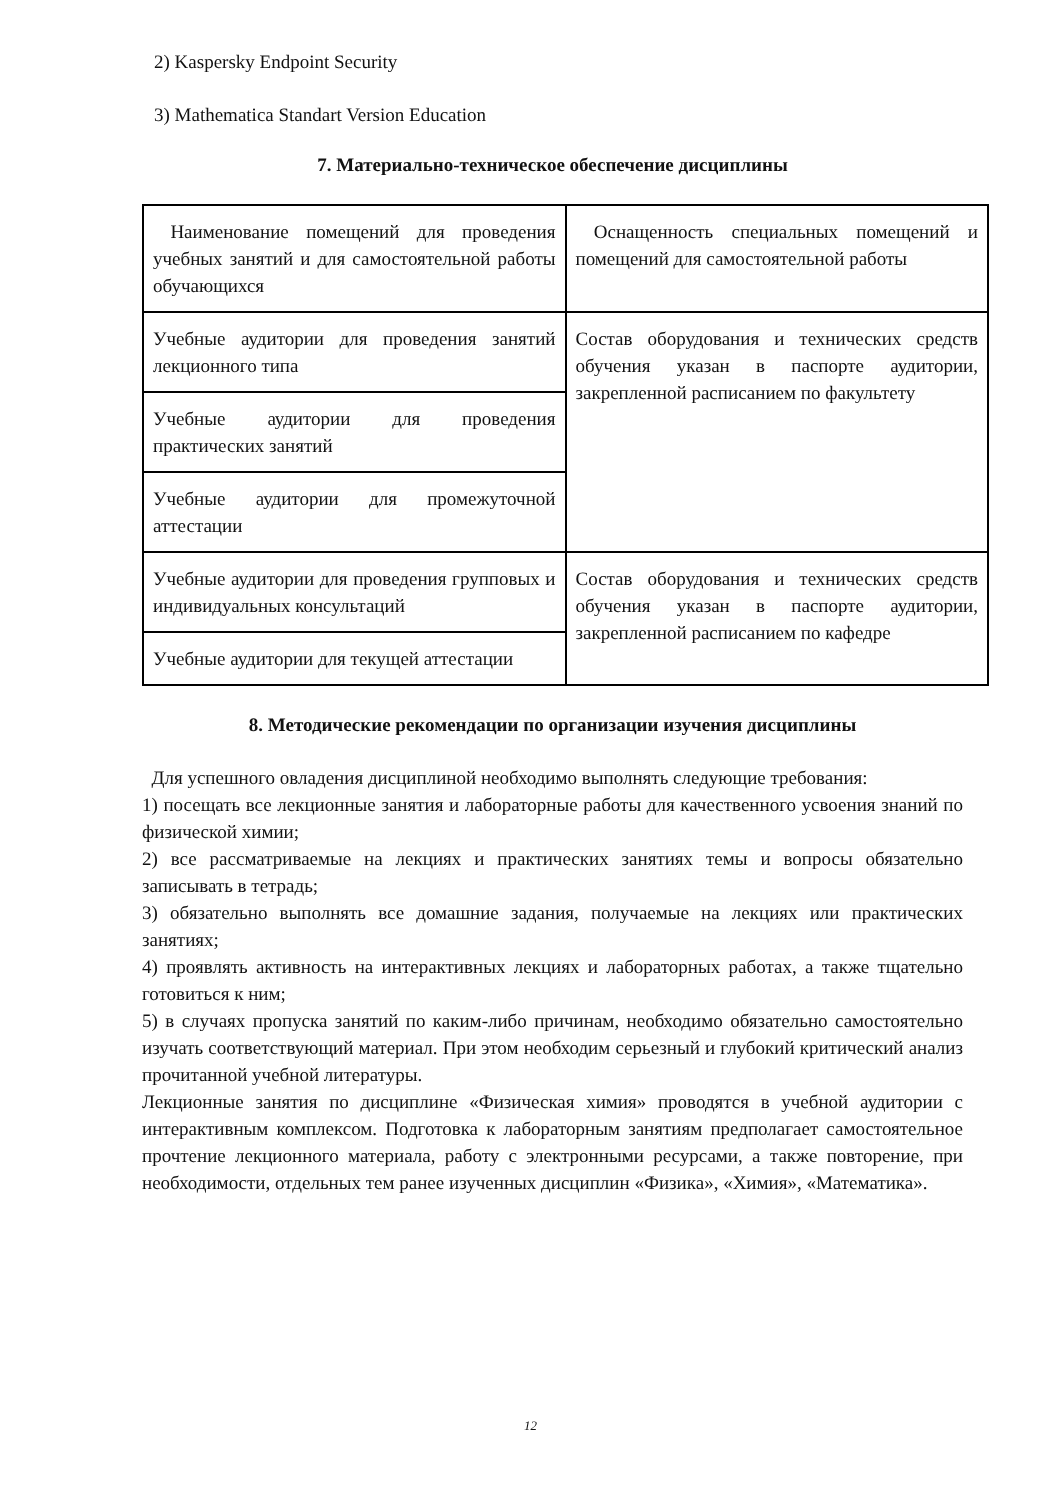2) Kaspersky Endpoint Security
3) Mathematica Standart Version Education
7. Материально-техническое обеспечение дисциплины
| Наименование помещений для проведения учебных занятий и для самостоятельной работы обучающихся | Оснащенность специальных помещений и помещений для самостоятельной работы |
| Учебные аудитории для проведения занятий лекционного типа | Состав оборудования и технических средств обучения указан в паспорте аудитории, закрепленной расписанием по факультету |
| Учебные аудитории для проведения практических занятий | |
| Учебные аудитории для промежуточной аттестации | |
| Учебные аудитории для проведения групповых и индивидуальных консультаций | Состав оборудования и технических средств обучения указан в паспорте аудитории, закрепленной расписанием по кафедре |
| Учебные аудитории для текущей аттестации | |
8. Методические рекомендации по организации изучения дисциплины
Для успешного овладения дисциплиной необходимо выполнять следующие требования:
1) посещать все лекционные занятия и лабораторные работы для качественного усвоения знаний по физической химии;
2) все рассматриваемые на лекциях и практических занятиях темы и вопросы обязательно записывать в тетрадь;
3) обязательно выполнять все домашние задания, получаемые на лекциях или практических занятиях;
4) проявлять активность на интерактивных лекциях и лабораторных работах, а также тщательно готовиться к ним;
5) в случаях пропуска занятий по каким-либо причинам, необходимо обязательно самостоятельно изучать соответствующий материал. При этом необходим серьезный и глубокий критический анализ прочитанной учебной литературы.
Лекционные занятия по дисциплине «Физическая химия» проводятся в учебной аудитории с интерактивным комплексом. Подготовка к лабораторным занятиям предполагает самостоятельное прочтение лекционного материала, работу с электронными ресурсами, а также повторение, при необходимости, отдельных тем ранее изученных дисциплин «Физика», «Химия», «Математика».
12